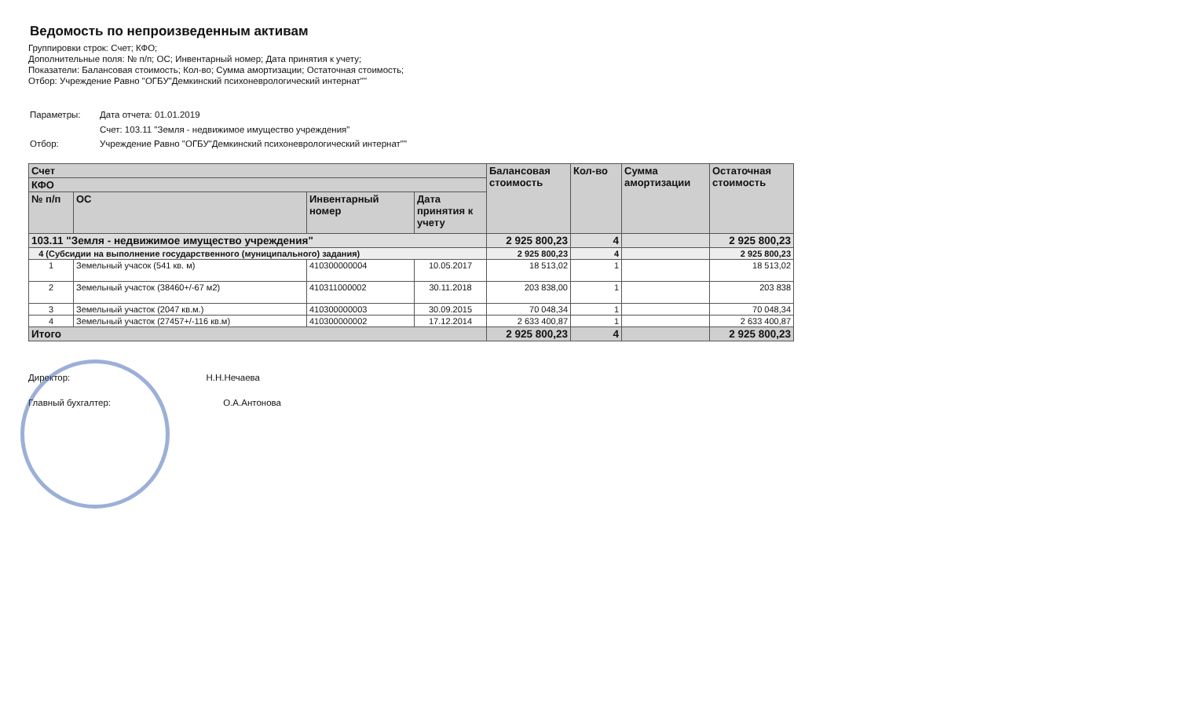Ведомость по непроизведенным активам
Группировки строк: Счет; КФО;
Дополнительные поля: № п/п; ОС; Инвентарный номер; Дата принятия к учету;
Показатели: Балансовая стоимость; Кол-во; Сумма амортизации; Остаточная стоимость;
Отбор: Учреждение Равно "ОГБУ"Демкинский психоневрологический интернат""
| Параметры: | Дата отчета: 01.01.2019 |
| | Счет: 103.11 "Земля - недвижимое имущество учреждения" |
| Отбор: | Учреждение Равно "ОГБУ"Демкинский психоневрологический интернат"" |
| Счет | | | | Балансовая стоимость | Кол-во | Сумма амортизации | Остаточная стоимость |
| --- | --- | --- | --- | --- | --- | --- | --- |
| КФО | | | | | | | |
| № п/п | ОС | Инвентарный номер | Дата принятия к учету | | | | |
| 103.11 "Земля - недвижимое имущество учреждения" | | | | 2 925 800,23 | 4 | | 2 925 800,23 |
| 4 (Субсидии на выполнение государственного (муниципального) задания) | | | | 2 925 800,23 | 4 | | 2 925 800,23 |
| 1 | Земельный учасок (541 кв. м) | 410300000004 | 10.05.2017 | 18 513,02 | 1 | | 18 513,02 |
| 2 | Земельный участок (38460+/-67 м2) | 410311000002 | 30.11.2018 | 203 838,00 | 1 | | 203 838 |
| 3 | Земельный участок (2047 кв.м.) | 410300000003 | 30.09.2015 | 70 048,34 | 1 | | 70 048,34 |
| 4 | Земельный участок (27457+/-116 кв.м) | 410300000002 | 17.12.2014 | 2 633 400,87 | 1 | | 2 633 400,87 |
| Итого | | | | 2 925 800,23 | 4 | | 2 925 800,23 |
Директор: Н.Н.Нечаева
Главный бухгалтер: О.А.Антонова